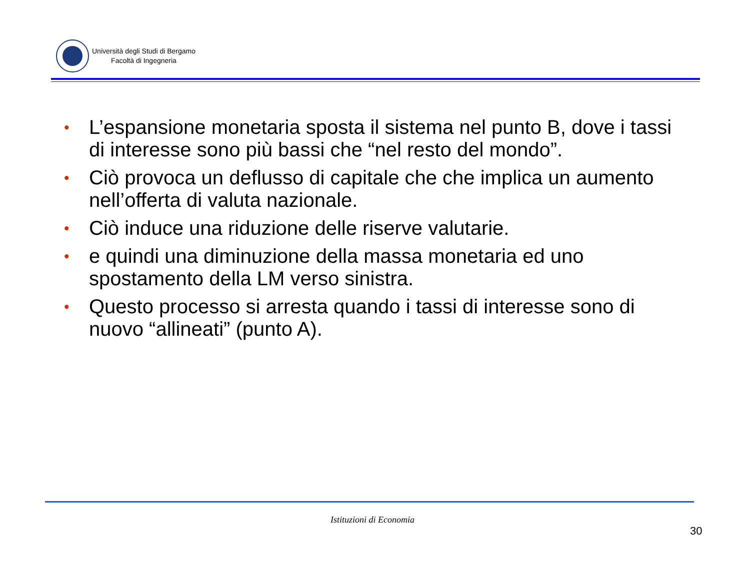Università degli Studi di Bergamo
Facoltà di Ingegneria
• L’espansione monetaria sposta il sistema nel punto B, dove i tassi di interesse sono più bassi che “nel resto del mondo”.
• Ciò provoca un deflusso di capitale che che implica un aumento nell’offerta di valuta nazionale.
• Ciò induce una riduzione delle riserve valutarie.
• e quindi una diminuzione della massa monetaria ed uno spostamento della LM verso sinistra.
• Questo processo si arresta quando i tassi di interesse sono di nuovo “allineati” (punto A).
Istituzioni di Economia
30